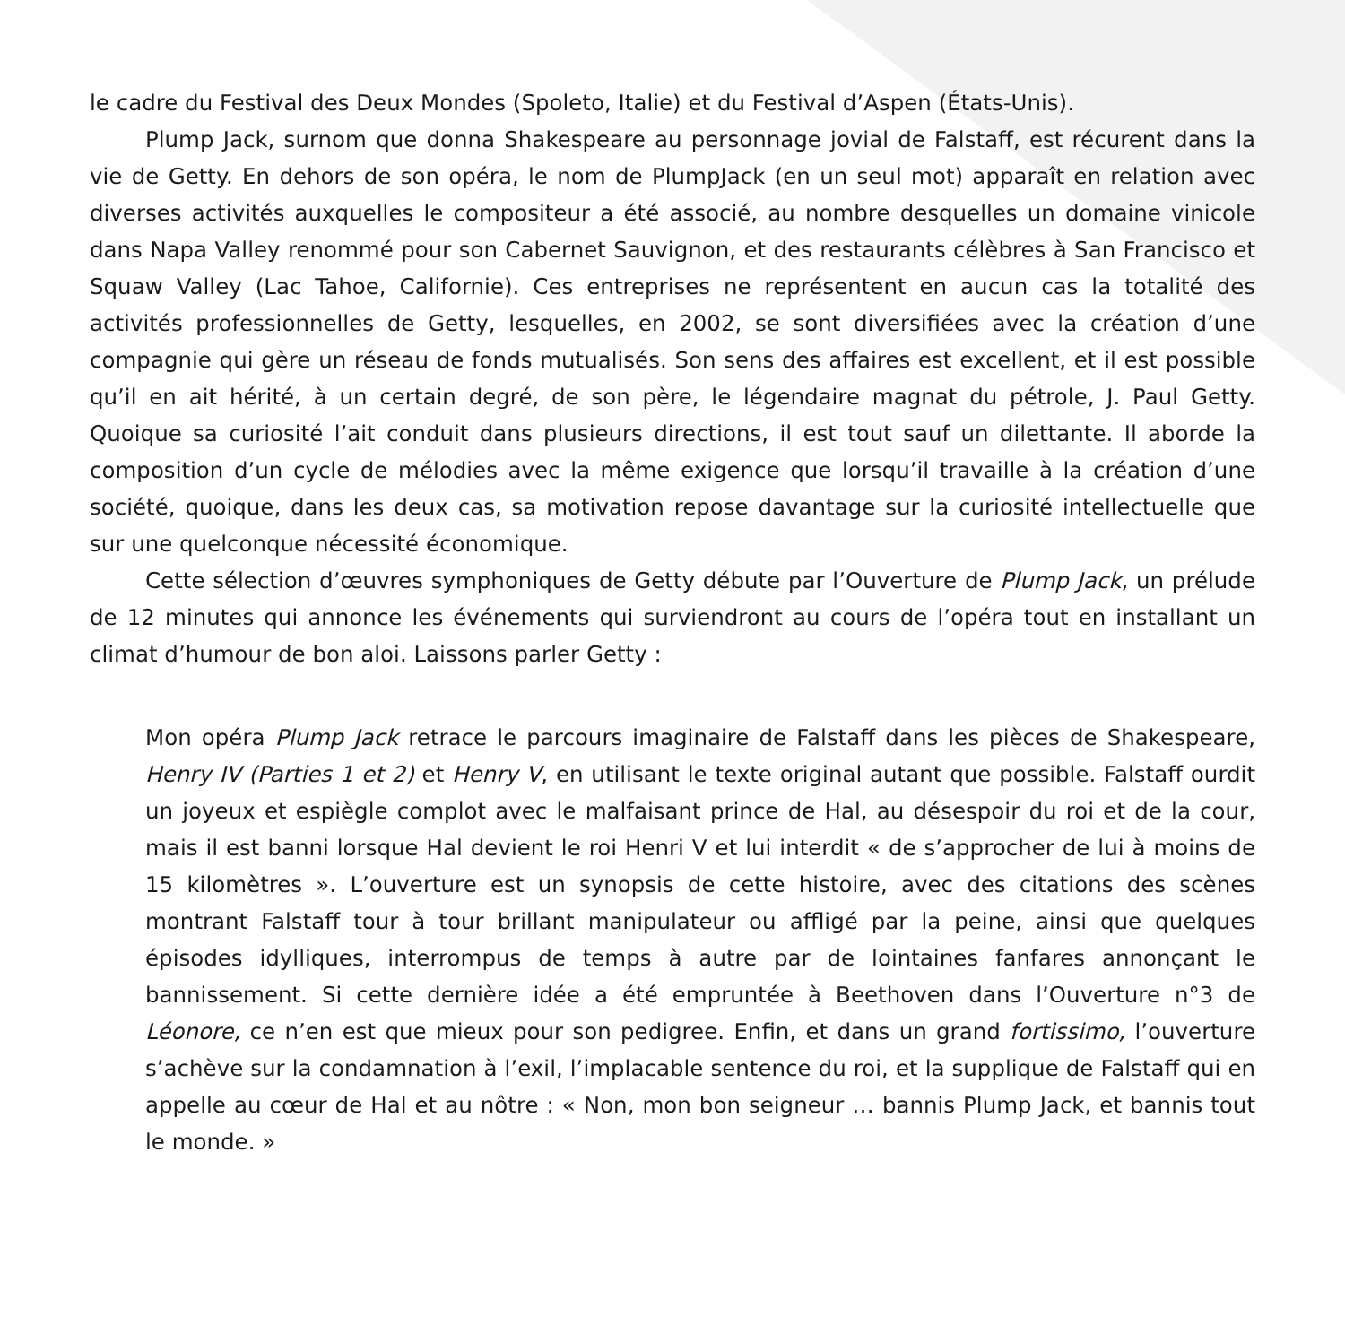le cadre du Festival des Deux Mondes (Spoleto, Italie) et du Festival d’Aspen (États-Unis).
Plump Jack, surnom que donna Shakespeare au personnage jovial de Falstaff, est récurent dans la vie de Getty. En dehors de son opéra, le nom de PlumpJack (en un seul mot) apparaît en relation avec diverses activités auxquelles le compositeur a été associé, au nombre desquelles un domaine vinicole dans Napa Valley renommé pour son Cabernet Sauvignon, et des restaurants célèbres à San Francisco et Squaw Valley (Lac Tahoe, Californie). Ces entreprises ne représentent en aucun cas la totalité des activités professionnelles de Getty, lesquelles, en 2002, se sont diversifiées avec la création d’une compagnie qui gère un réseau de fonds mutualisés. Son sens des affaires est excellent, et il est possible qu’il en ait hérité, à un certain degré, de son père, le légendaire magnat du pétrole, J. Paul Getty. Quoique sa curiosité l’ait conduit dans plusieurs directions, il est tout sauf un dilettante. Il aborde la composition d’un cycle de mélodies avec la même exigence que lorsqu’il travaille à la création d’une société, quoique, dans les deux cas, sa motivation repose davantage sur la curiosité intellectuelle que sur une quelconque nécessité économique.
Cette sélection d’œuvres symphoniques de Getty débute par l’Ouverture de Plump Jack, un prélude de 12 minutes qui annonce les événements qui surviendront au cours de l’opéra tout en installant un climat d’humour de bon aloi. Laissons parler Getty :
Mon opéra Plump Jack retrace le parcours imaginaire de Falstaff dans les pièces de Shakespeare, Henry IV (Parties 1 et 2) et Henry V, en utilisant le texte original autant que possible. Falstaff ourdit un joyeux et espiègle complot avec le malfaisant prince de Hal, au désespoir du roi et de la cour, mais il est banni lorsque Hal devient le roi Henri V et lui interdit « de s’approcher de lui à moins de 15 kilomètres ». L’ouverture est un synopsis de cette histoire, avec des citations des scènes montrant Falstaff tour à tour brillant manipulateur ou affligé par la peine, ainsi que quelques épisodes idylliques, interrompus de temps à autre par de lointaines fanfares annonçant le bannissement. Si cette dernière idée a été empruntée à Beethoven dans l’Ouverture n°3 de Léonore, ce n’en est que mieux pour son pedigree. Enfin, et dans un grand fortissimo, l’ouverture s’achève sur la condamnation à l’exil, l’implacable sentence du roi, et la supplique de Falstaff qui en appelle au cœur de Hal et au nôtre : « Non, mon bon seigneur … bannis Plump Jack, et bannis tout le monde. »